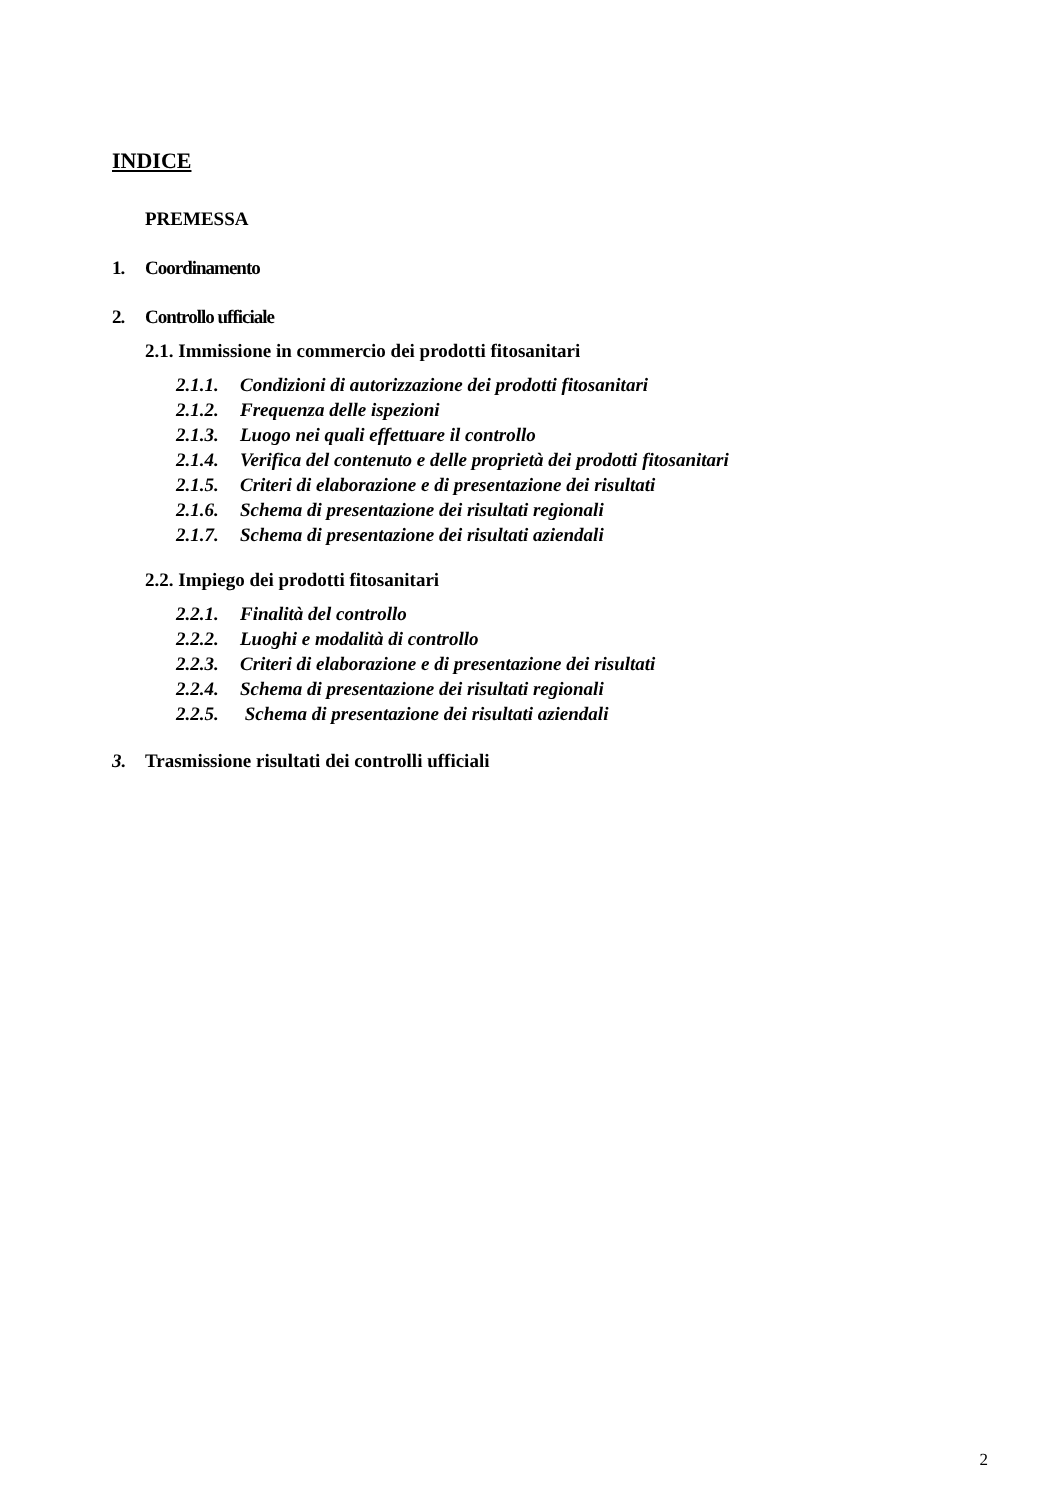INDICE
PREMESSA
1. Coordinamento
2. Controllo ufficiale
2.1. Immissione in commercio dei prodotti fitosanitari
2.1.1. Condizioni di autorizzazione dei prodotti fitosanitari
2.1.2. Frequenza delle ispezioni
2.1.3. Luogo nei quali effettuare il controllo
2.1.4. Verifica del contenuto e delle proprietà dei prodotti fitosanitari
2.1.5. Criteri di elaborazione e di presentazione dei risultati
2.1.6. Schema di presentazione dei risultati regionali
2.1.7. Schema di presentazione dei risultati aziendali
2.2. Impiego dei prodotti fitosanitari
2.2.1. Finalità del controllo
2.2.2. Luoghi e modalità di controllo
2.2.3. Criteri di elaborazione e di presentazione dei risultati
2.2.4. Schema di presentazione dei risultati regionali
2.2.5. Schema di presentazione dei risultati aziendali
3. Trasmissione risultati dei controlli ufficiali
2